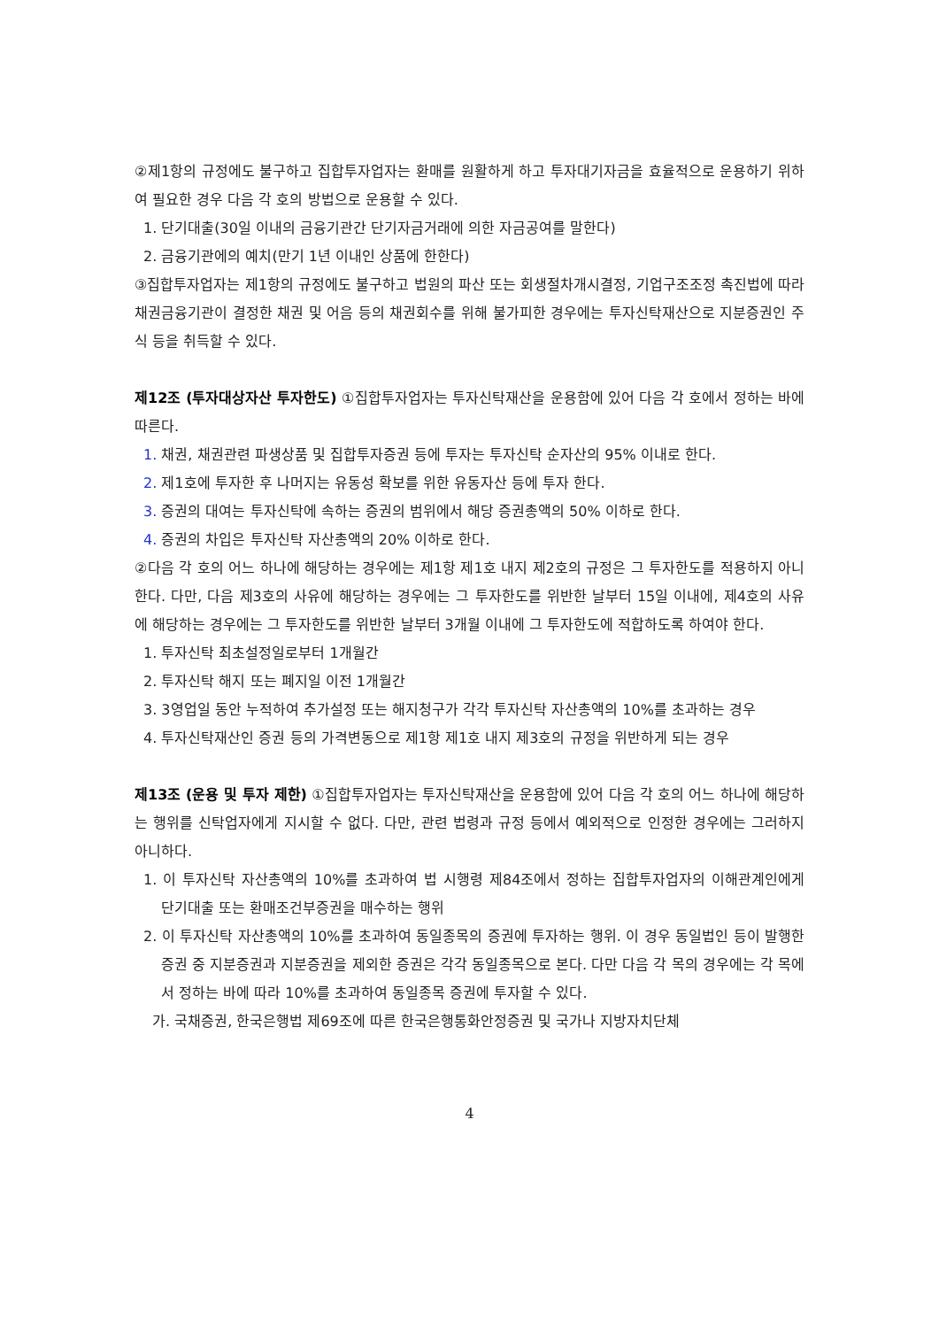②제1항의 규정에도 불구하고 집합투자업자는 환매를 원활하게 하고 투자대기자금을 효율적으로 운용하기 위하여 필요한 경우 다음 각 호의 방법으로 운용할 수 있다.
1. 단기대출(30일 이내의 금융기관간 단기자금거래에 의한 자금공여를 말한다)
2. 금융기관에의 예치(만기 1년 이내인 상품에 한한다)
③집합투자업자는 제1항의 규정에도 불구하고 법원의 파산 또는 회생절차개시결정, 기업구조조정 촉진법에 따라 채권금융기관이 결정한 채권 및 어음 등의 채권회수를 위해 불가피한 경우에는 투자신탁재산으로 지분증권인 주식 등을 취득할 수 있다.
제12조 (투자대상자산 투자한도) ①집합투자업자는 투자신탁재산을 운용함에 있어 다음 각 호에서 정하는 바에 따른다.
1. 채권, 채권관련 파생상품 및 집합투자증권 등에 투자는 투자신탁 순자산의 95% 이내로 한다.
2. 제1호에 투자한 후 나머지는 유동성 확보를 위한 유동자산 등에 투자 한다.
3. 증권의 대여는 투자신탁에 속하는 증권의 범위에서 해당 증권총액의 50% 이하로 한다.
4. 증권의 차입은 투자신탁 자산총액의 20% 이하로 한다.
②다음 각 호의 어느 하나에 해당하는 경우에는 제1항 제1호 내지 제2호의 규정은 그 투자한도를 적용하지 아니한다. 다만, 다음 제3호의 사유에 해당하는 경우에는 그 투자한도를 위반한 날부터 15일 이내에, 제4호의 사유에 해당하는 경우에는 그 투자한도를 위반한 날부터 3개월 이내에 그 투자한도에 적합하도록 하여야 한다.
1. 투자신탁 최초설정일로부터 1개월간
2. 투자신탁 해지 또는 폐지일 이전 1개월간
3. 3영업일 동안 누적하여 추가설정 또는 해지청구가 각각 투자신탁 자산총액의 10%를 초과하는 경우
4. 투자신탁재산인 증권 등의 가격변동으로 제1항 제1호 내지 제3호의 규정을 위반하게 되는 경우
제13조 (운용 및 투자 제한) ①집합투자업자는 투자신탁재산을 운용함에 있어 다음 각 호의 어느 하나에 해당하는 행위를 신탁업자에게 지시할 수 없다. 다만, 관련 법령과 규정 등에서 예외적으로 인정한 경우에는 그러하지 아니하다.
1. 이 투자신탁 자산총액의 10%를 초과하여 법 시행령 제84조에서 정하는 집합투자업자의 이해관계인에게 단기대출 또는 환매조건부증권을 매수하는 행위
2. 이 투자신탁 자산총액의 10%를 초과하여 동일종목의 증권에 투자하는 행위. 이 경우 동일법인 등이 발행한 증권 중 지분증권과 지분증권을 제외한 증권은 각각 동일종목으로 본다. 다만 다음 각 목의 경우에는 각 목에서 정하는 바에 따라 10%를 초과하여 동일종목 증권에 투자할 수 있다.
가. 국채증권, 한국은행법 제69조에 따른 한국은행통화안정증권 및 국가나 지방자치단체
4